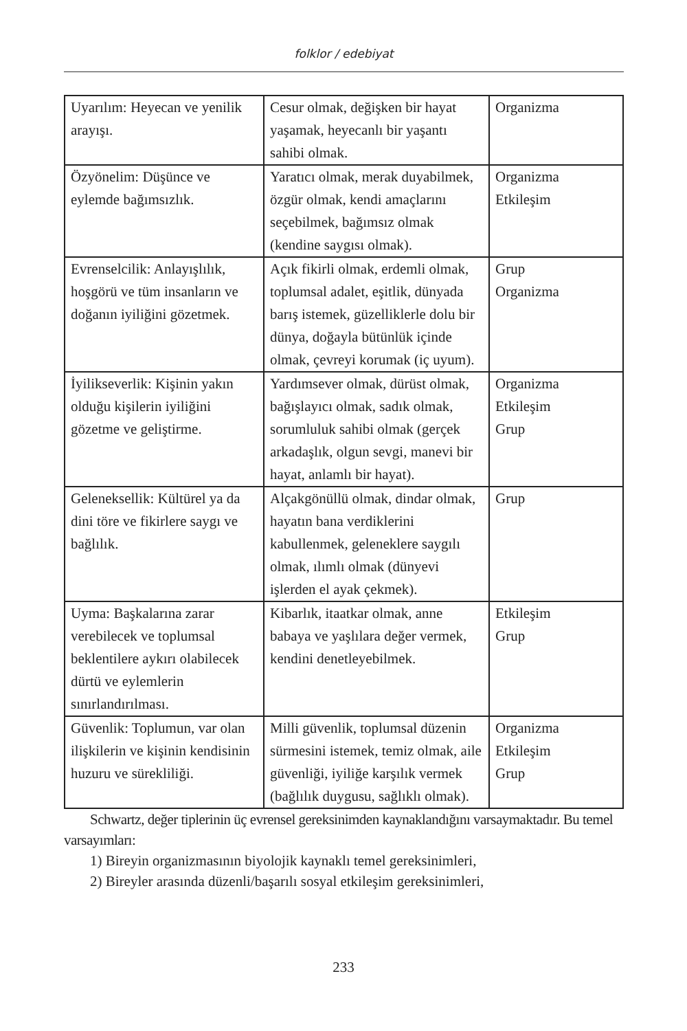folklor / edebiyat
| Uyarılım: Heyecan ve yenilik arayışı. | Cesur olmak, değişken bir hayat yaşamak, heyecanlı bir yaşantı sahibi olmak. | Organizma |
| Özyönelim: Düşünce ve eylemde bağımsızlık. | Yaratıcı olmak, merak duyabilmek, özgür olmak, kendi amaçlarını seçebilmek, bağımsız olmak (kendine saygısı olmak). | Organizma Etkileşim |
| Evrenselcilik: Anlayışlılık, hoşgörü ve tüm insanların ve doğanın iyiliğini gözetmek. | Açık fikirli olmak, erdemli olmak, toplumsal adalet, eşitlik, dünyada barış istemek, güzelliklerle dolu bir dünya, doğayla bütünlük içinde olmak, çevreyi korumak (iç uyum). | Grup Organizma |
| İyilikseverlik: Kişinin yakın olduğu kişilerin iyiliğini gözetme ve geliştirme. | Yardımsever olmak, dürüst olmak, bağışlayıcı olmak, sadık olmak, sorumluluk sahibi olmak (gerçek arkadaşlık, olgun sevgi, manevi bir hayat, anlamlı bir hayat). | Organizma Etkileşim Grup |
| Geleneksellik: Kültürel ya da dini töre ve fikirlere saygı ve bağlılık. | Alçakgönüllü olmak, dindar olmak, hayatın bana verdiklerini kabullenmek, geleneklere saygılı olmak, ılımlı olmak (dünyevi işlerden el ayak çekmek). | Grup |
| Uyma: Başkalarına zarar verebilecek ve toplumsal beklentilere aykırı olabilecek dürtü ve eylemlerin sınırlandırılması. | Kibarlık, itaatkar olmak, anne babaya ve yaşlılara değer vermek, kendini denetleyebilmek. | Etkileşim Grup |
| Güvenlik: Toplumun, var olan ilişkilerin ve kişinin kendisinin huzuru ve sürekliliği. | Milli güvenlik, toplumsal düzenin sürmesini istemek, temiz olmak, aile güvenliği, iyiliğe karşılık vermek (bağlılık duygusu, sağlıklı olmak). | Organizma Etkileşim Grup |
Schwartz, değer tiplerinin üç evrensel gereksinimden kaynaklandığını varsaymaktadır. Bu temel varsayımları:
1) Bireyin organizmasının biyolojik kaynaklı temel gereksinimleri,
2) Bireyler arasında düzenli/başarılı sosyal etkileşim gereksinimleri,
233